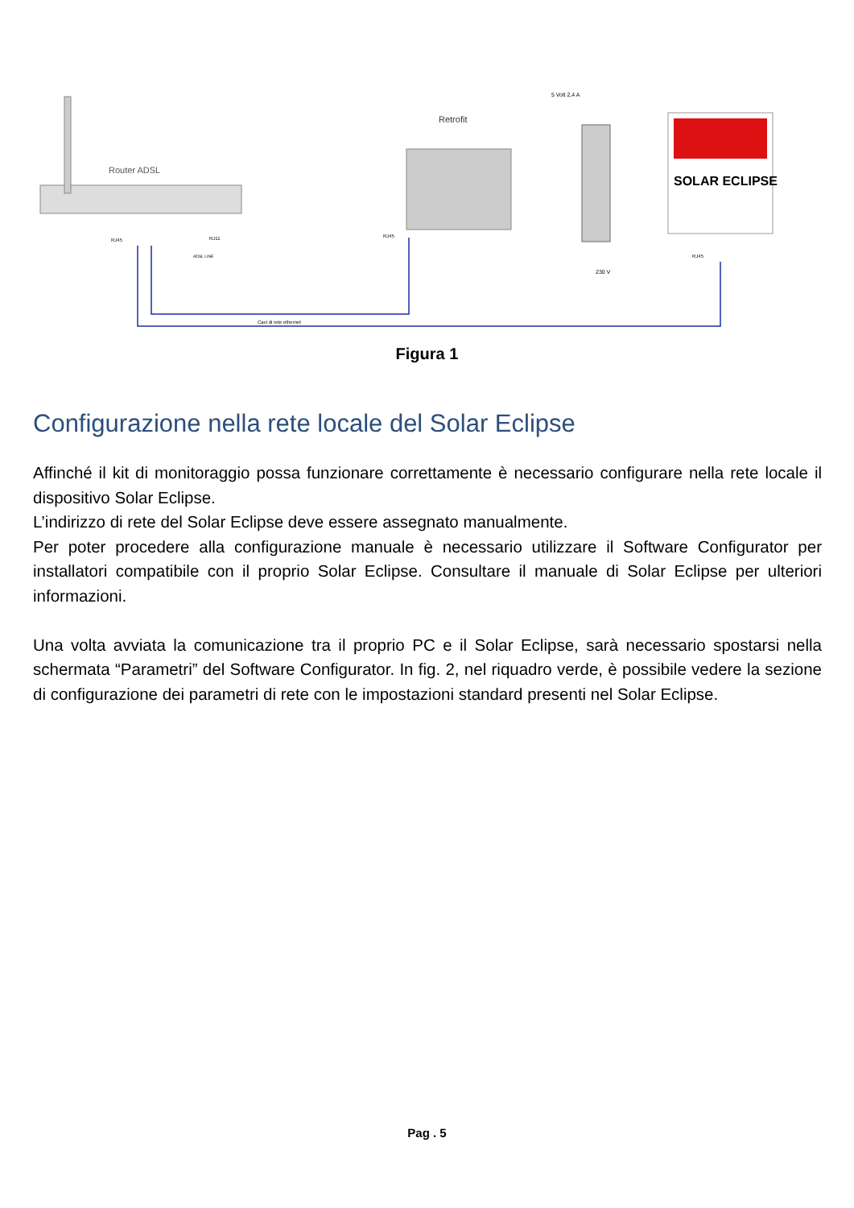Router ADSL
Retrofit
5 Volt 2,4 A
230 V
SOLAR ECLIPSE
RJ45
RJ11
ADSL LINE
RJ45
RJ45
Cavi di rete ethernet
Figura 1
Configurazione nella rete locale del Solar Eclipse
Affinché il kit di monitoraggio possa funzionare correttamente è necessario configurare nella rete locale il dispositivo Solar Eclipse.
L’indirizzo di rete del Solar Eclipse deve essere assegnato manualmente.
Per poter procedere alla configurazione manuale è necessario utilizzare il Software Configurator per installatori compatibile con il proprio Solar Eclipse. Consultare il manuale di Solar Eclipse per ulteriori informazioni.
Una volta avviata la comunicazione tra il proprio PC e il Solar Eclipse, sarà necessario spostarsi nella schermata “Parametri” del Software Configurator. In fig. 2, nel riquadro verde, è possibile vedere la sezione di configurazione dei parametri di rete con le impostazioni standard presenti nel Solar Eclipse.
Pag . 5